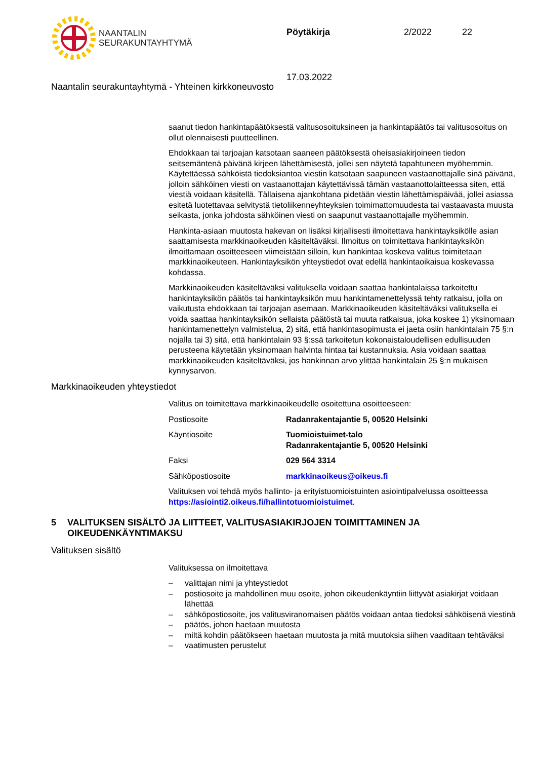NAANTALIN
SEURAKUNTAYHTYMÄ
Pöytäkirja 2/2022 22
17.03.2022
Naantalin seurakuntayhtymä - Yhteinen kirkkoneuvosto
saanut tiedon hankintapäätöksestä valitusosoituksineen ja hankintapäätös tai valitusosoitus on ollut olennaisesti puutteellinen.
Ehdokkaan tai tarjoajan katsotaan saaneen päätöksestä oheisasiakirjoineen tiedon seitsemäntenä päivänä kirjeen lähettämisestä, jollei sen näytetä tapahtuneen myöhemmin. Käytettäessä sähköistä tiedoksiantoa viestin katsotaan saapuneen vastaanottajalle sinä päivänä, jolloin sähköinen viesti on vastaanottajan käytettävissä tämän vastaanottolaitteessa siten, että viestiä voidaan käsitellä. Tällaisena ajankohtana pidetään viestin lähettämispäivää, jollei asiassa esitetä luotettavaa selvitystä tietoliikenneyhteyksien toimimattomuudesta tai vastaavasta muusta seikasta, jonka johdosta sähköinen viesti on saapunut vastaanottajalle myöhemmin.
Hankinta-asiaan muutosta hakevan on lisäksi kirjallisesti ilmoitettava hankintayksikölle asian saattamisesta markkinaoikeuden käsiteltäväksi. Ilmoitus on toimitettava hankintayksikön ilmoittamaan osoitteeseen viimeistään silloin, kun hankintaa koskeva valitus toimitetaan markkinaoikeuteen. Hankintayksikön yhteystiedot ovat edellä hankintaoikaisua koskevassa kohdassa.
Markkinaoikeuden käsiteltäväksi valituksella voidaan saattaa hankintalaissa tarkoitettu hankintayksikön päätös tai hankintayksikön muu hankintamenettelyssä tehty ratkaisu, jolla on vaikutusta ehdokkaan tai tarjoajan asemaan. Markkinaoikeuden käsiteltäväksi valituksella ei voida saattaa hankintayksikön sellaista päätöstä tai muuta ratkaisua, joka koskee 1) yksinomaan hankintamenettelyn valmistelua, 2) sitä, että hankintasopimusta ei jaeta osiin hankintalain 75 §:n nojalla tai 3) sitä, että hankintalain 93 §:ssä tarkoitetun kokonaistaloudellisen edullisuuden perusteena käytetään yksinomaan halvinta hintaa tai kustannuksia. Asia voidaan saattaa markkinaoikeuden käsiteltäväksi, jos hankinnan arvo ylittää hankintalain 25 §:n mukaisen kynnysarvon.
Markkinaoikeuden yhteystiedot
Valitus on toimitettava markkinaoikeudelle osoitettuna osoitteeseen:
| Postiosoite | Radanrakentajantie 5, 00520 Helsinki |
| Käyntiosoite | Tuomioistuimet-talo Radanrakentajantie 5, 00520 Helsinki |
| Faksi | 029 564 3314 |
| Sähköpostiosoite | markkinaoikeus@oikeus.fi |
Valituksen voi tehdä myös hallinto- ja erityistuomioistuinten asiointipalvelussa osoitteessa https://asiointi2.oikeus.fi/hallintotuomioistuimet.
5 VALITUKSEN SISÄLTÖ JA LIITTEET, VALITUSASIAKIRJOJEN TOIMITTAMINEN JA OIKEUDENKÄYNTIMAKSU
Valituksen sisältö
Valituksessa on ilmoitettava
– valittajan nimi ja yhteystiedot
– postiosoite ja mahdollinen muu osoite, johon oikeudenkäyntiin liittyvät asiakirjat voidaan lähettää
– sähköpostiosoite, jos valitusviranomaisen päätös voidaan antaa tiedoksi sähköisenä viestinä
– päätös, johon haetaan muutosta
– miltä kohdin päätökseen haetaan muutosta ja mitä muutoksia siihen vaaditaan tehtäväksi
– vaatimusten perustelut